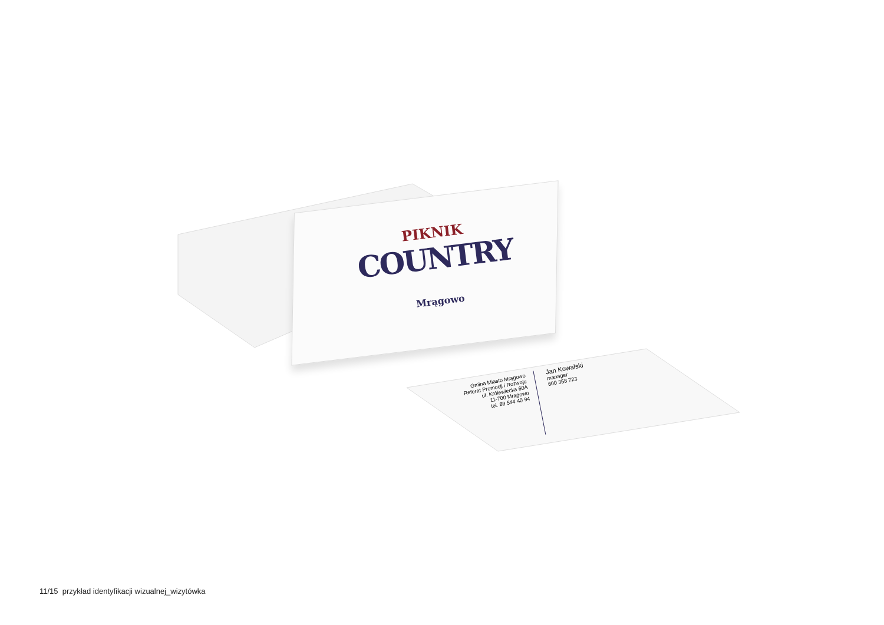PIKNIK
COUNTRY
Mrągowo
Gmina Miasto Mrągowo
Referat Promocji i Rozwoju
ul. Królewiecka 60A
11-700 Mrągowo
tel. 89 544 40 94
Jan Kowalski
manager
600 358 723
11/15 przykład identyfikacji wizualnej_wizytówka